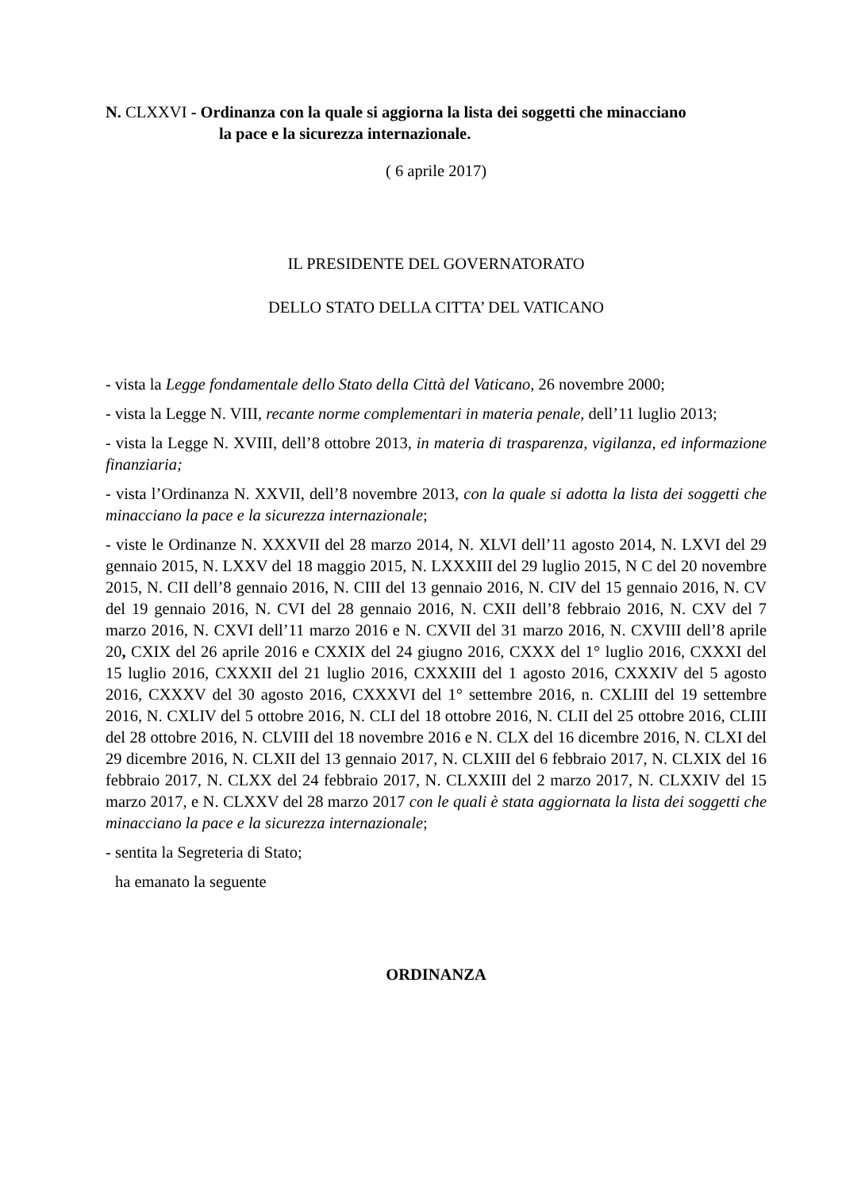N. CLXXVI - Ordinanza con la quale si aggiorna la lista dei soggetti che minacciano
la pace e la sicurezza internazionale.
( 6 aprile 2017)
IL PRESIDENTE DEL GOVERNATORATO
DELLO STATO DELLA CITTA’ DEL VATICANO
- vista la Legge fondamentale dello Stato della Città del Vaticano, 26 novembre 2000;
- vista la Legge N. VIII, recante norme complementari in materia penale, dell’11 luglio 2013;
- vista la Legge N. XVIII, dell’8 ottobre 2013, in materia di trasparenza, vigilanza, ed informazione finanziaria;
- vista l’Ordinanza N. XXVII, dell’8 novembre 2013, con la quale si adotta la lista dei soggetti che minacciano la pace e la sicurezza internazionale;
- viste le Ordinanze N. XXXVII del 28 marzo 2014, N. XLVI dell’11 agosto 2014, N. LXVI del 29 gennaio 2015, N. LXXV del 18 maggio 2015, N. LXXXIII del 29 luglio 2015, N C del 20 novembre 2015, N. CII dell’8 gennaio 2016, N. CIII del 13 gennaio 2016, N. CIV del 15 gennaio 2016, N. CV del 19 gennaio 2016, N. CVI del 28 gennaio 2016, N. CXII dell’8 febbraio 2016, N. CXV del 7 marzo 2016, N. CXVI dell’11 marzo 2016 e N. CXVII del 31 marzo 2016, N. CXVIII dell’8 aprile 20, CXIX del 26 aprile 2016 e CXXIX del 24 giugno 2016, CXXX del 1° luglio 2016, CXXXI del 15 luglio 2016, CXXXII del 21 luglio 2016, CXXXIII del 1 agosto 2016, CXXXIV del 5 agosto 2016, CXXXV del 30 agosto 2016, CXXXVI del 1° settembre 2016, n. CXLIII del 19 settembre 2016, N. CXLIV del 5 ottobre 2016, N. CLI del 18 ottobre 2016, N. CLII del 25 ottobre 2016, CLIII del 28 ottobre 2016, N. CLVIII del 18 novembre 2016 e N. CLX del 16 dicembre 2016, N. CLXI del 29 dicembre 2016, N. CLXII del 13 gennaio 2017, N. CLXIII del 6 febbraio 2017, N. CLXIX del 16 febbraio 2017, N. CLXX del 24 febbraio 2017, N. CLXXIII del 2 marzo 2017, N. CLXXIV del 15 marzo 2017, e N. CLXXV del 28 marzo 2017 con le quali è stata aggiornata la lista dei soggetti che minacciano la pace e la sicurezza internazionale;
- sentita la Segreteria di Stato;
ha emanato la seguente
ORDINANZA